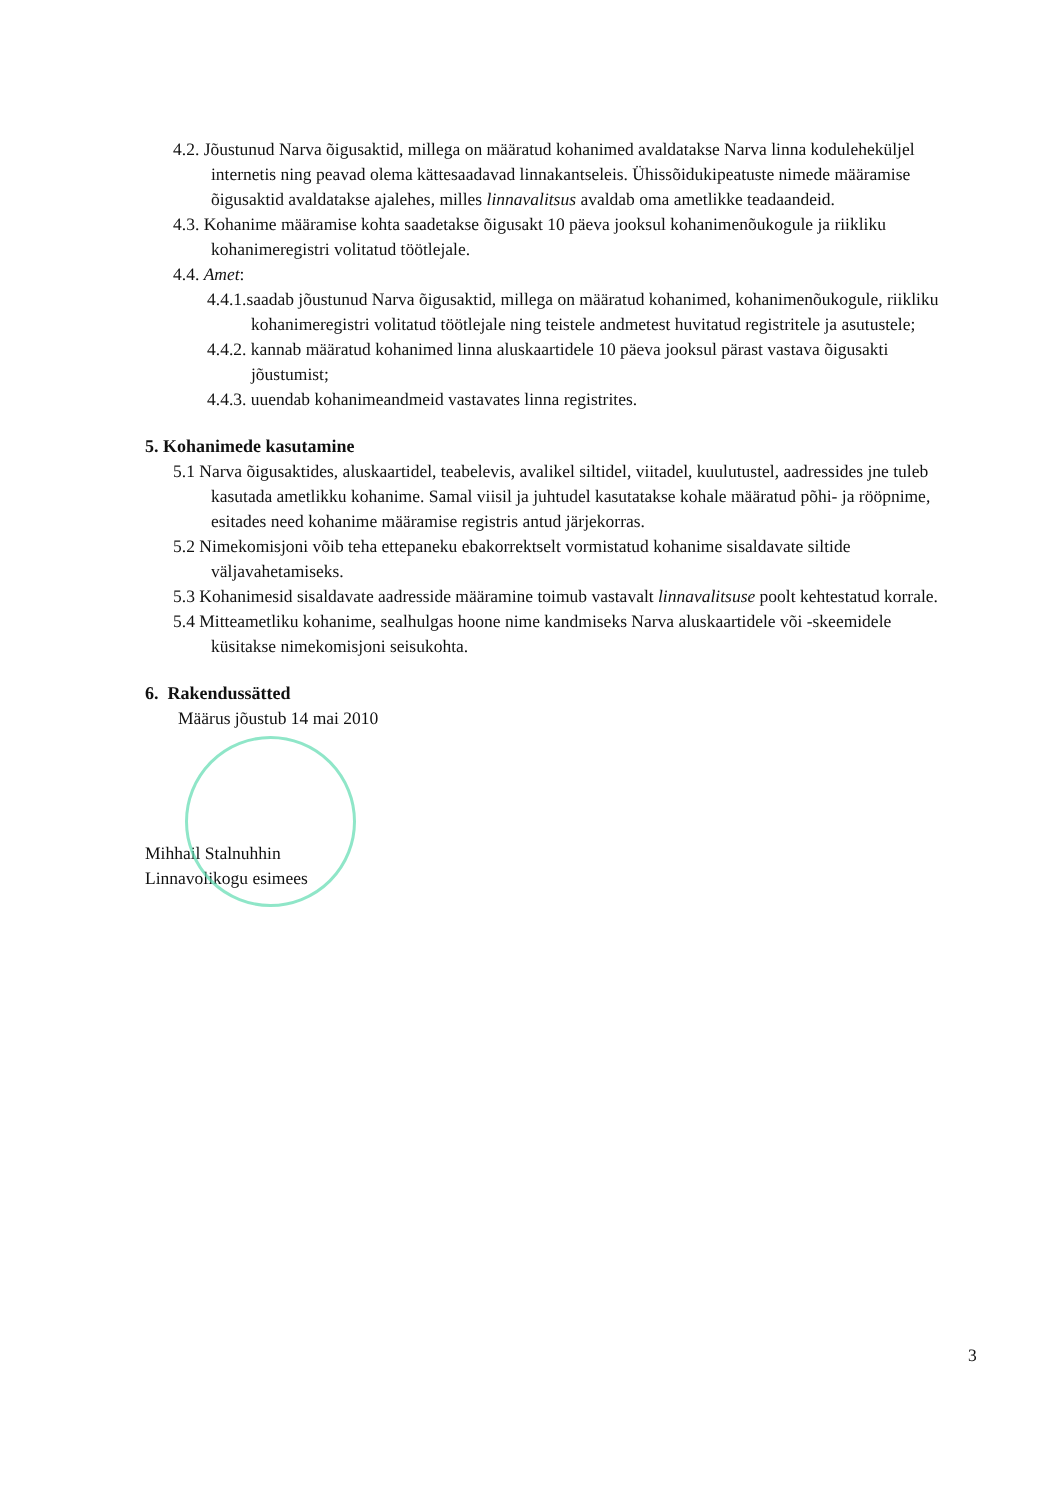4.2. Jõustunud Narva õigusaktid, millega on määratud kohanimed avaldatakse Narva linna koduleheküljel internetis ning peavad olema kättesaadavad linnakantseleis. Ühissõidukipeatuste nimede määramise õigusaktid avaldatakse ajalehes, milles linnavalitsus avaldab oma ametlikke teadaandeid.
4.3. Kohanime määramise kohta saadetakse õigusakt 10 päeva jooksul kohanimenõukogule ja riikliku kohanimeregistri volitatud töötlejale.
4.4. Amet:
4.4.1.saadab jõustunud Narva õigusaktid, millega on määratud kohanimed, kohanimenõukogule, riikliku kohanimeregistri volitatud töötlejale ning teistele andmetest huvitatud registritele ja asutustele;
4.4.2. kannab määratud kohanimed linna aluskaartidele 10 päeva jooksul pärast vastava õigusakti jõustumist;
4.4.3. uuendab kohanimeandmeid vastavates linna registrites.
5. Kohanimede kasutamine
5.1 Narva õigusaktides, aluskaartidel, teabelevis, avalikel siltidel, viitadel, kuulutustel, aadressides jne tuleb kasutada ametlikku kohanime. Samal viisil ja juhtudel kasutatakse kohale määratud põhi- ja rööpnime, esitades need kohanime määramise registris antud järjekorras.
5.2 Nimekomisjoni võib teha ettepaneku ebakorrektselt vormistatud kohanime sisaldavate siltide väljavahetamiseks.
5.3 Kohanimesid sisaldavate aadresside määramine toimub vastavalt linnavalitsuse poolt kehtestatud korrale.
5.4 Mitteametliku kohanime, sealhulgas hoone nime kandmiseks Narva aluskaartidele või -skeemidele küsitakse nimekomisjoni seisukohta.
6. Rakendussätted
Määrus jõustub 14 mai 2010
Mihhail Stalnuhhin
Linnavolikogu esimees
3